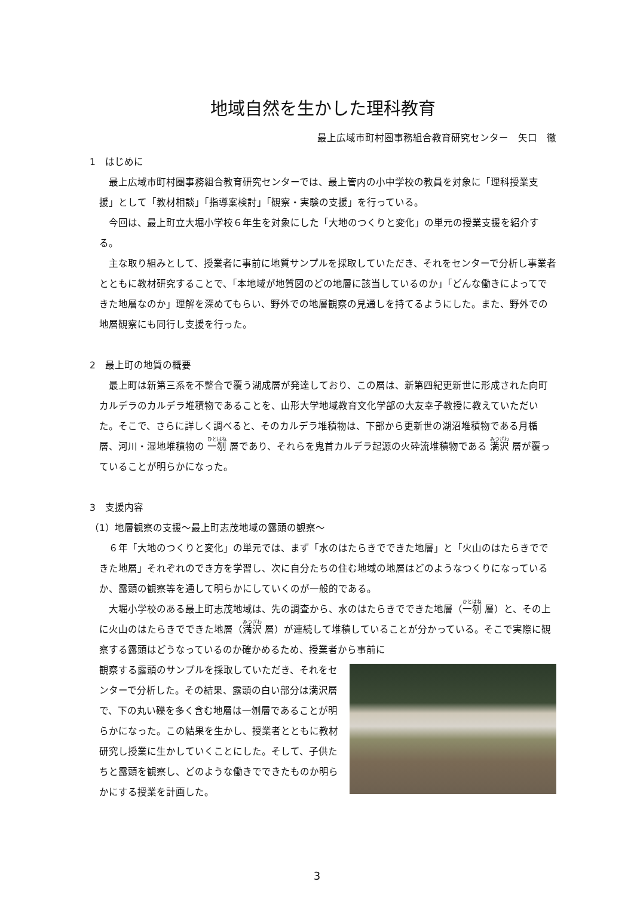地域自然を生かした理科教育
最上広域市町村圏事務組合教育研究センター　矢口　徹
1　はじめに
最上広域市町村圏事務組合教育研究センターでは、最上管内の小中学校の教員を対象に「理科授業支援」として「教材相談」「指導案検討」「観察・実験の支援」を行っている。
今回は、最上町立大堀小学校６年生を対象にした「大地のつくりと変化」の単元の授業支援を紹介する。
主な取り組みとして、授業者に事前に地質サンプルを採取していただき、それをセンターで分析し事業者とともに教材研究することで、「本地域が地質図のどの地層に該当しているのか」「どんな働きによってできた地層なのか」理解を深めてもらい、野外での地層観察の見通しを持てるようにした。また、野外での地層観察にも同行し支援を行った。
2　最上町の地質の概要
最上町は新第三系を不整合で覆う湖成層が発達しており、この層は、新第四紀更新世に形成された向町カルデラのカルデラ堆積物であることを、山形大学地域教育文化学部の大友幸子教授に教えていただいた。そこで、さらに詳しく調べると、そのカルデラ堆積物は、下部から更新世の湖沼堆積物である月楯層、河川・湿地堆積物の 一刎 層であり、それらを鬼首カルデラ起源の火砕流堆積物である 満沢 層が覆っていることが明らかになった。
3　支援内容
（1）地層観察の支援～最上町志茂地域の露頭の観察～
６年「大地のつくりと変化」の単元では、まず「水のはたらきでできた地層」と「火山のはたらきでできた地層」それぞれのでき方を学習し、次に自分たちの住む地域の地層はどのようなつくりになっているか、露頭の観察等を通して明らかにしていくのが一般的である。
大堀小学校のある最上町志茂地域は、先の調査から、水のはたらきでできた地層（一刎 層）と、その上に火山のはたらきでできた地層（満沢 層）が連続して堆積していることが分かっている。そこで実際に観察する露頭はどうなっているのか確かめるため、授業者から事前に
観察する露頭のサンプルを採取していただき、それをセンターで分析した。その結果、露頭の白い部分は満沢層で、下の丸い礫を多く含む地層は一刎層であることが明らかになった。この結果を生かし、授業者とともに教材研究し授業に生かしていくことにした。そして、子供たちと露頭を観察し、どのような働きでできたものか明らかにする授業を計画した。
3